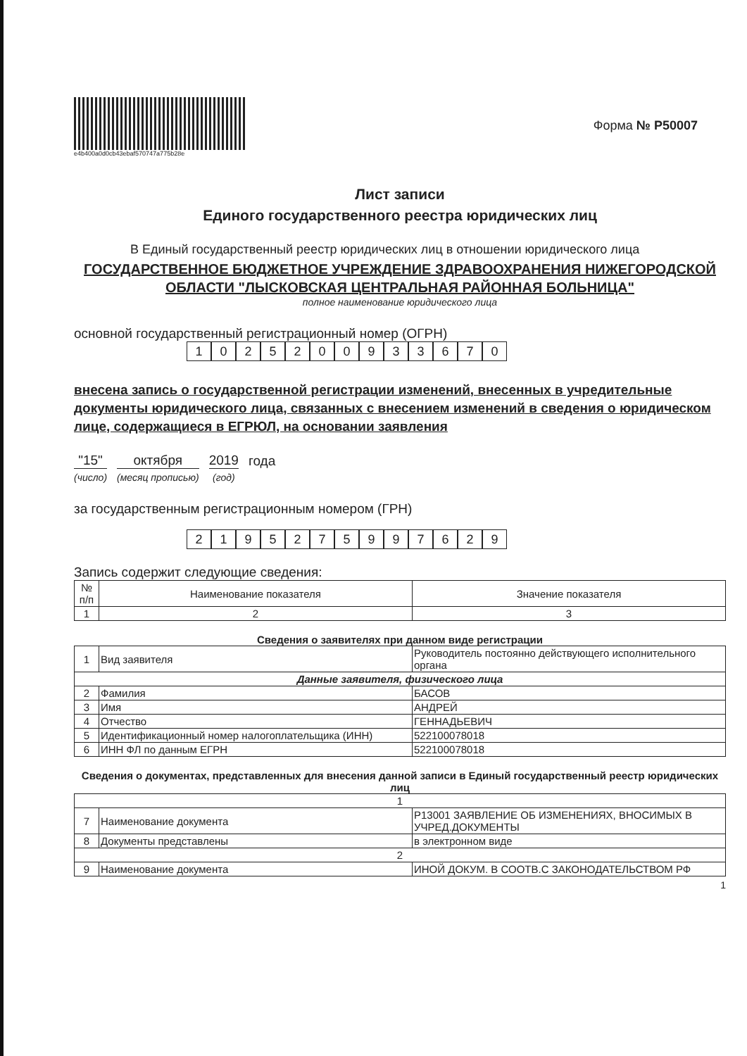e4b400a0d0cb43ebaf570747a775b28e
Форма № Р50007
Лист записи
Единого государственного реестра юридических лиц
В Единый государственный реестр юридических лиц в отношении юридического лица
ГОСУДАРСТВЕННОЕ БЮДЖЕТНОЕ УЧРЕЖДЕНИЕ ЗДРАВООХРАНЕНИЯ НИЖЕГОРОДСКОЙ ОБЛАСТИ "ЛЫСКОВСКАЯ ЦЕНТРАЛЬНАЯ РАЙОННАЯ БОЛЬНИЦА"
полное наименование юридического лица
основной государственный регистрационный номер (ОГРН)
1025200933670
внесена запись о государственной регистрации изменений, внесенных в учредительные документы юридического лица, связанных с внесением изменений в сведения о юридическом лице, содержащиеся в ЕГРЮЛ, на основании заявления
"15"
(число)
октября
(месяц прописью)
2019
(год)
года
за государственным регистрационным номером (ГРН)
2195275997629
Запись содержит следующие сведения:
| № п/п | Наименование показателя | Значение показателя |
| --- | --- | --- |
| 1 | 2 | 3 |
Сведения о заявителях при данном виде регистрации
| 1 | Вид заявителя | Руководитель постоянно действующего исполнительного органа |
| Данные заявителя, физического лица | | |
| 2 | Фамилия | БАСОВ |
| 3 | Имя | АНДРЕЙ |
| 4 | Отчество | ГЕННАДЬЕВИЧ |
| 5 | Идентификационный номер налогоплательщика (ИНН) | 522100078018 |
| 6 | ИНН ФЛ по данным ЕГРН | 522100078018 |
Сведения о документах, представленных для внесения данной записи в Единый государственный реестр юридических лиц
| 1 | | |
| 7 | Наименование документа | Р13001 ЗАЯВЛЕНИЕ ОБ ИЗМЕНЕНИЯХ, ВНОСИМЫХ В УЧРЕД.ДОКУМЕНТЫ |
| 8 | Документы представлены | в электронном виде |
| 2 | | |
| 9 | Наименование документа | ИНОЙ ДОКУМ. В СООТВ.С ЗАКОНОДАТЕЛЬСТВОМ РФ |
1